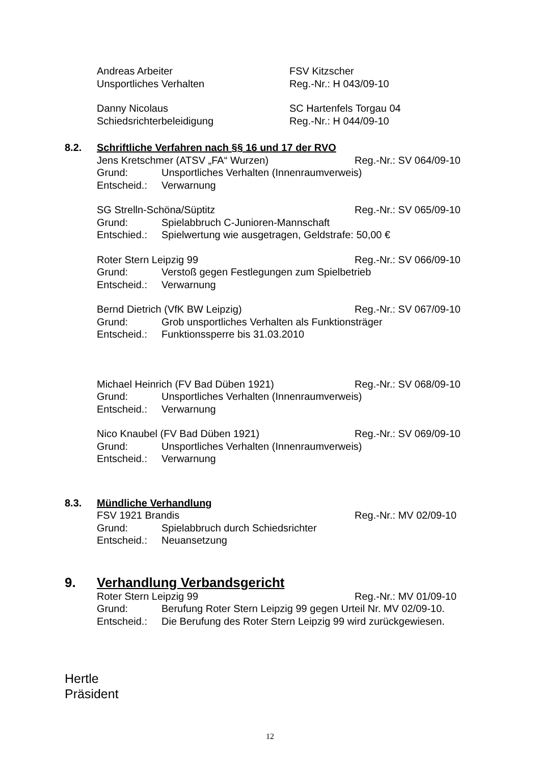Andreas Arbeiter FSV Kitzscher
Unsportliches Verhalten Reg.-Nr.: H 043/09-10
Danny Nicolaus SC Hartenfels Torgau 04
Schiedsrichterbeleidigung Reg.-Nr.: H 044/09-10
8.2. Schriftliche Verfahren nach §§ 16 und 17 der RVO
Jens Kretschmer (ATSV „FA“ Wurzen) Reg.-Nr.: SV 064/09-10
Grund: Unsportliches Verhalten (Innenraumverweis)
Entscheid.:
Verwarnung
SG Strelln-Schöna/Süptitz Reg.-Nr.: SV 065/09-10
Grund: Spielabbruch C-Junioren-Mannschaft
Entschied.:
Spielwertung wie ausgetragen, Geldstrafe: 50,00 €
Roter Stern Leipzig 99 Reg.-Nr.: SV 066/09-10
Grund: Verstoß gegen Festlegungen zum Spielbetrieb
Entscheid.:
Verwarnung
Bernd Dietrich (VfK BW Leipzig) Reg.-Nr.: SV 067/09-10
Grund: Grob unsportliches Verhalten als Funktionsträger
Entscheid.:
Funktionssperre bis 31.03.2010
Michael Heinrich (FV Bad Düben 1921) Reg.-Nr.: SV 068/09-10
Grund: Unsportliches Verhalten (Innenraumverweis)
Entscheid.:
Verwarnung
Nico Knaubel (FV Bad Düben 1921) Reg.-Nr.: SV 069/09-10
Grund: Unsportliches Verhalten (Innenraumverweis)
Entscheid.:
Verwarnung
8.3. Mündliche Verhandlung
FSV 1921 Brandis Reg.-Nr.: MV 02/09-10
Grund: Spielabbruch durch Schiedsrichter
Entscheid.:
Neuansetzung
9. Verhandlung Verbandsgericht
Roter Stern Leipzig 99 Reg.-Nr.: MV 01/09-10
Grund: Berufung Roter Stern Leipzig 99 gegen Urteil Nr. MV 02/09-10.
Entscheid.:
Die Berufung des Roter Stern Leipzig 99 wird zurückgewiesen.
Hertle
Präsident
12